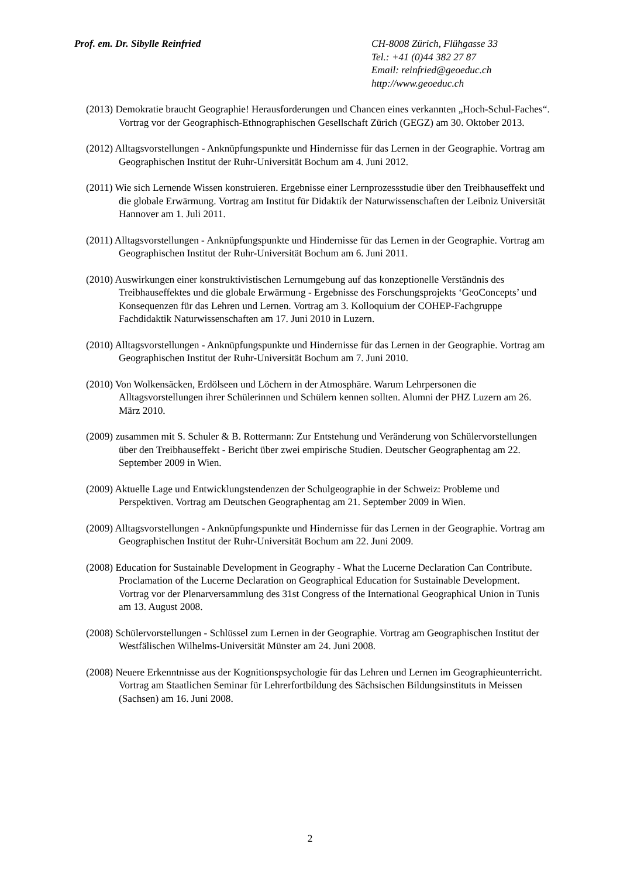Prof. em. Dr. Sibylle Reinfried CH-8008 Zürich, Flühgasse 33
Tel.: +41 (0)44 382 27 87
Email: reinfried@geoeduc.ch
http://www.geoeduc.ch
(2013) Demokratie braucht Geographie! Herausforderungen und Chancen eines verkannten „Hoch-Schul-Faches“. Vortrag vor der Geographisch-Ethnographischen Gesellschaft Zürich (GEGZ) am 30. Oktober 2013.
(2012) Alltagsvorstellungen - Anknüpfungspunkte und Hindernisse für das Lernen in der Geographie. Vortrag am Geographischen Institut der Ruhr-Universität Bochum am 4. Juni 2012.
(2011) Wie sich Lernende Wissen konstruieren. Ergebnisse einer Lernprozessstudie über den Treibhauseffekt und die globale Erwärmung. Vortrag am Institut für Didaktik der Naturwissenschaften der Leibniz Universität Hannover am 1. Juli 2011.
(2011) Alltagsvorstellungen - Anknüpfungspunkte und Hindernisse für das Lernen in der Geographie. Vortrag am Geographischen Institut der Ruhr-Universität Bochum am 6. Juni 2011.
(2010) Auswirkungen einer konstruktivistischen Lernumgebung auf das konzeptionelle Verständnis des Treibhauseffektes und die globale Erwärmung - Ergebnisse des Forschungsprojekts ‘GeoConcepts’ und Konsequenzen für das Lehren und Lernen. Vortrag am 3. Kolloquium der COHEP-Fachgruppe Fachdidaktik Naturwissenschaften am 17. Juni 2010 in Luzern.
(2010) Alltagsvorstellungen - Anknüpfungspunkte und Hindernisse für das Lernen in der Geographie. Vortrag am Geographischen Institut der Ruhr-Universität Bochum am 7. Juni 2010.
(2010) Von Wolkensäcken, Erdölseen und Löchern in der Atmosphäre. Warum Lehrpersonen die Alltagsvorstellungen ihrer Schülerinnen und Schülern kennen sollten. Alumni der PHZ Luzern am 26. März 2010.
(2009) zusammen mit S. Schuler & B. Rottermann: Zur Entstehung und Veränderung von Schülervorstellungen über den Treibhauseffekt - Bericht über zwei empirische Studien. Deutscher Geographentag am 22. September 2009 in Wien.
(2009) Aktuelle Lage und Entwicklungstendenzen der Schulgeographie in der Schweiz: Probleme und Perspektiven. Vortrag am Deutschen Geographentag am 21. September 2009 in Wien.
(2009) Alltagsvorstellungen - Anknüpfungspunkte und Hindernisse für das Lernen in der Geographie. Vortrag am Geographischen Institut der Ruhr-Universität Bochum am 22. Juni 2009.
(2008) Education for Sustainable Development in Geography - What the Lucerne Declaration Can Contribute. Proclamation of the Lucerne Declaration on Geographical Education for Sustainable Development. Vortrag vor der Plenarversammlung des 31st Congress of the International Geographical Union in Tunis am 13. August 2008.
(2008) Schülervorstellungen - Schlüssel zum Lernen in der Geographie. Vortrag am Geographischen Institut der Westfälischen Wilhelms-Universität Münster am 24. Juni 2008.
(2008) Neuere Erkenntnisse aus der Kognitionspsychologie für das Lehren und Lernen im Geographieunterricht. Vortrag am Staatlichen Seminar für Lehrerfortbildung des Sächsischen Bildungsinstituts in Meissen (Sachsen) am 16. Juni 2008.
2